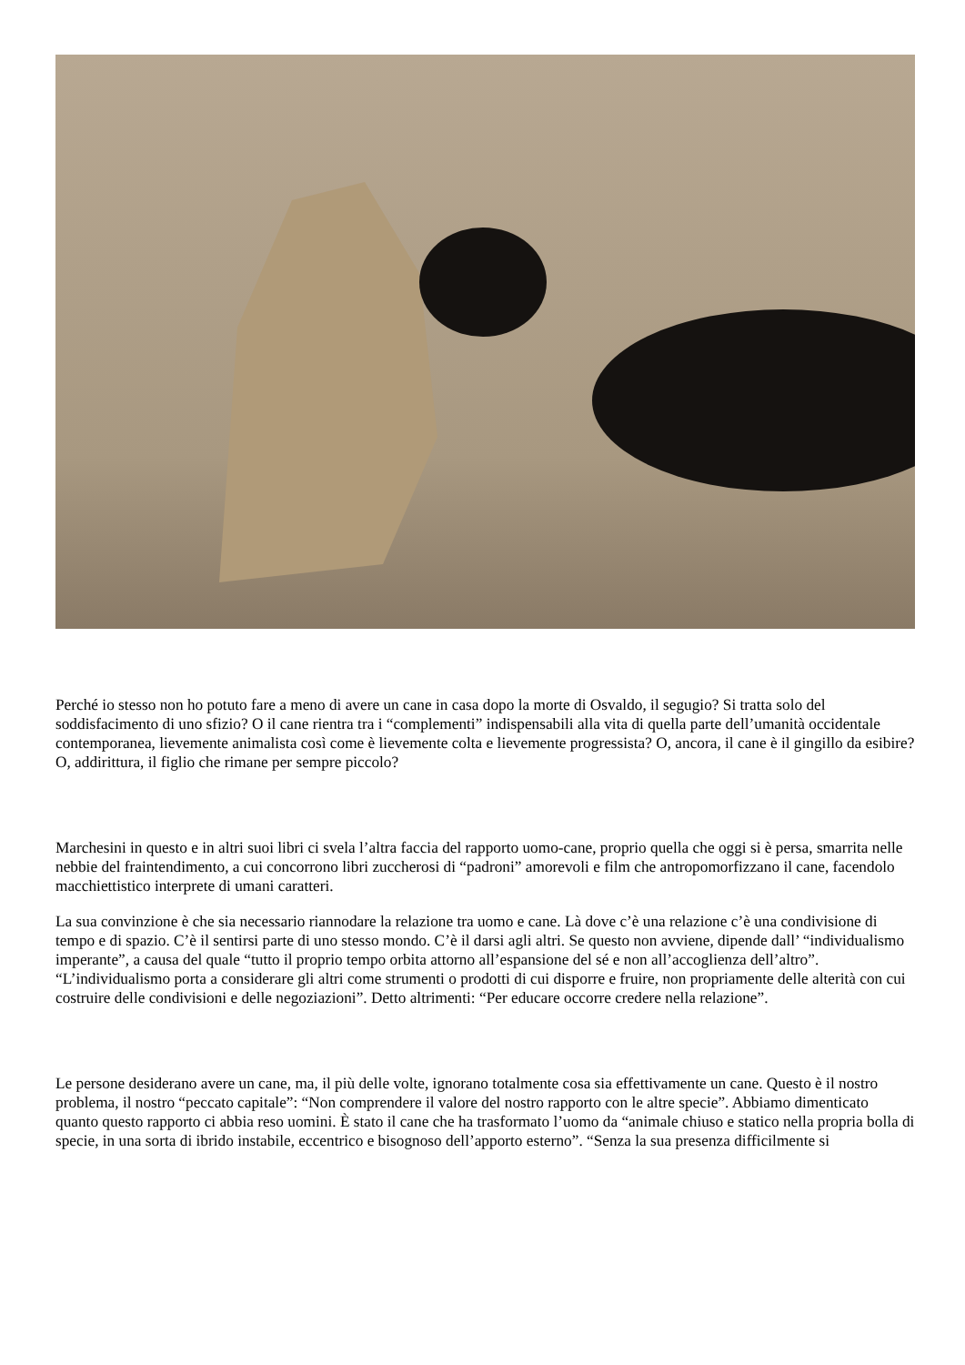Perché io stesso non ho potuto fare a meno di avere un cane in casa dopo la morte di Osvaldo, il segugio? Si tratta solo del soddisfacimento di uno sfizio? O il cane rientra tra i “complementi” indispensabili alla vita di quella parte dell’umanità occidentale contemporanea, lievemente animalista così come è lievemente colta e lievemente progressista? O, ancora, il cane è il gingillo da esibire? O, addirittura, il figlio che rimane per sempre piccolo?
Marchesini in questo e in altri suoi libri ci svela l’altra faccia del rapporto uomo-cane, proprio quella che oggi si è persa, smarrita nelle nebbie del fraintendimento, a cui concorrono libri zuccherosi di “padroni” amorevoli e film che antropomorfizzano il cane, facendolo macchiettistico interprete di umani caratteri.
La sua convinzione è che sia necessario riannodare la relazione tra uomo e cane. Là dove c’è una relazione c’è una condivisione di tempo e di spazio. C’è il sentirsi parte di uno stesso mondo. C’è il darsi agli altri. Se questo non avviene, dipende dall’ “individualismo imperante”, a causa del quale “tutto il proprio tempo orbita attorno all’espansione del sé e non all’accoglienza dell’altro”. “L’individualismo porta a considerare gli altri come strumenti o prodotti di cui disporre e fruire, non propriamente delle alterità con cui costruire delle condivisioni e delle negoziazioni”. Detto altrimenti: “Per educare occorre credere nella relazione”.
Le persone desiderano avere un cane, ma, il più delle volte, ignorano totalmente cosa sia effettivamente un cane. Questo è il nostro problema, il nostro “peccato capitale”: “Non comprendere il valore del nostro rapporto con le altre specie”. Abbiamo dimenticato quanto questo rapporto ci abbia reso uomini. È stato il cane che ha trasformato l’uomo da “animale chiuso e statico nella propria bolla di specie, in una sorta di ibrido instabile, eccentrico e bisognoso dell’apporto esterno”. “Senza la sua presenza difficilmente si